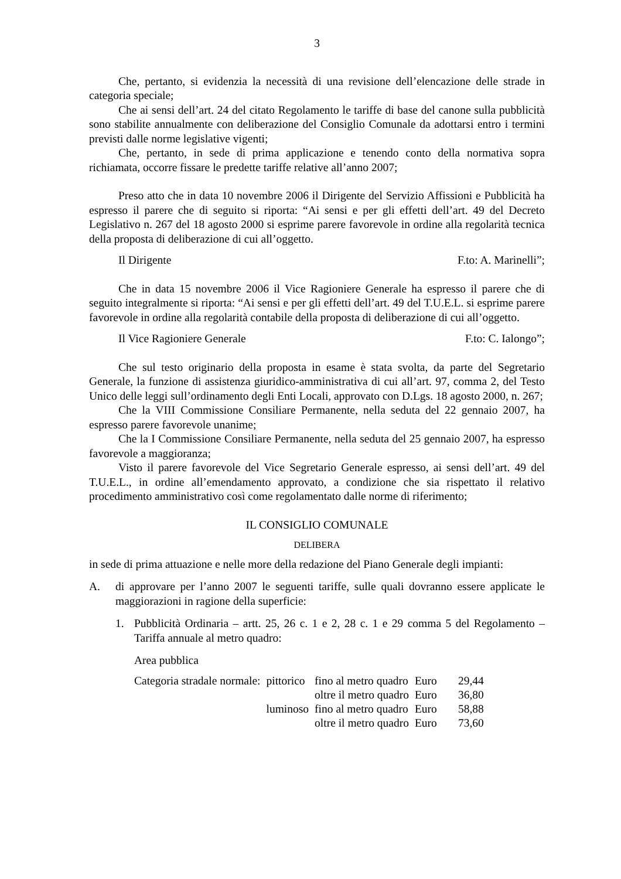3
Che, pertanto, si evidenzia la necessità di una revisione dell’elencazione delle strade in categoria speciale;
Che ai sensi dell’art. 24 del citato Regolamento le tariffe di base del canone sulla pubblicità sono stabilite annualmente con deliberazione del Consiglio Comunale da adottarsi entro i termini previsti dalle norme legislative vigenti;
Che, pertanto, in sede di prima applicazione e tenendo conto della normativa sopra richiamata, occorre fissare le predette tariffe relative all’anno 2007;
Preso atto che in data 10 novembre 2006 il Dirigente del Servizio Affissioni e Pubblicità ha espresso il parere che di seguito si riporta: “Ai sensi e per gli effetti dell’art. 49 del Decreto Legislativo n. 267 del 18 agosto 2000 si esprime parere favorevole in ordine alla regolarità tecnica della proposta di deliberazione di cui all’oggetto.
Il Dirigente F.to: A. Marinelli”;
Che in data 15 novembre 2006 il Vice Ragioniere Generale ha espresso il parere che di seguito integralmente si riporta: “Ai sensi e per gli effetti dell’art. 49 del T.U.E.L. si esprime parere favorevole in ordine alla regolarità contabile della proposta di deliberazione di cui all’oggetto.
Il Vice Ragioniere Generale F.to: C. Ialongo”;
Che sul testo originario della proposta in esame è stata svolta, da parte del Segretario Generale, la funzione di assistenza giuridico-amministrativa di cui all’art. 97, comma 2, del Testo Unico delle leggi sull’ordinamento degli Enti Locali, approvato con D.Lgs. 18 agosto 2000, n. 267;
Che la VIII Commissione Consiliare Permanente, nella seduta del 22 gennaio 2007, ha espresso parere favorevole unanime;
Che la I Commissione Consiliare Permanente, nella seduta del 25 gennaio 2007, ha espresso favorevole a maggioranza;
Visto il parere favorevole del Vice Segretario Generale espresso, ai sensi dell’art. 49 del T.U.E.L., in ordine all’emendamento approvato, a condizione che sia rispettato il relativo procedimento amministrativo così come regolamentato dalle norme di riferimento;
IL CONSIGLIO COMUNALE
DELIBERA
in sede di prima attuazione e nelle more della redazione del Piano Generale degli impianti:
A. di approvare per l’anno 2007 le seguenti tariffe, sulle quali dovranno essere applicate le maggiorazioni in ragione della superficie:
1. Pubblicità Ordinaria – artt. 25, 26 c. 1 e 2, 28 c. 1 e 29 comma 5 del Regolamento – Tariffa annuale al metro quadro:
Area pubblica
| Categoria stradale normale: | pittorico | fino al metro quadro | Euro | 29,44 |
| | | oltre il metro quadro | Euro | 36,80 |
| | luminoso | fino al metro quadro | Euro | 58,88 |
| | | oltre il metro quadro | Euro | 73,60 |